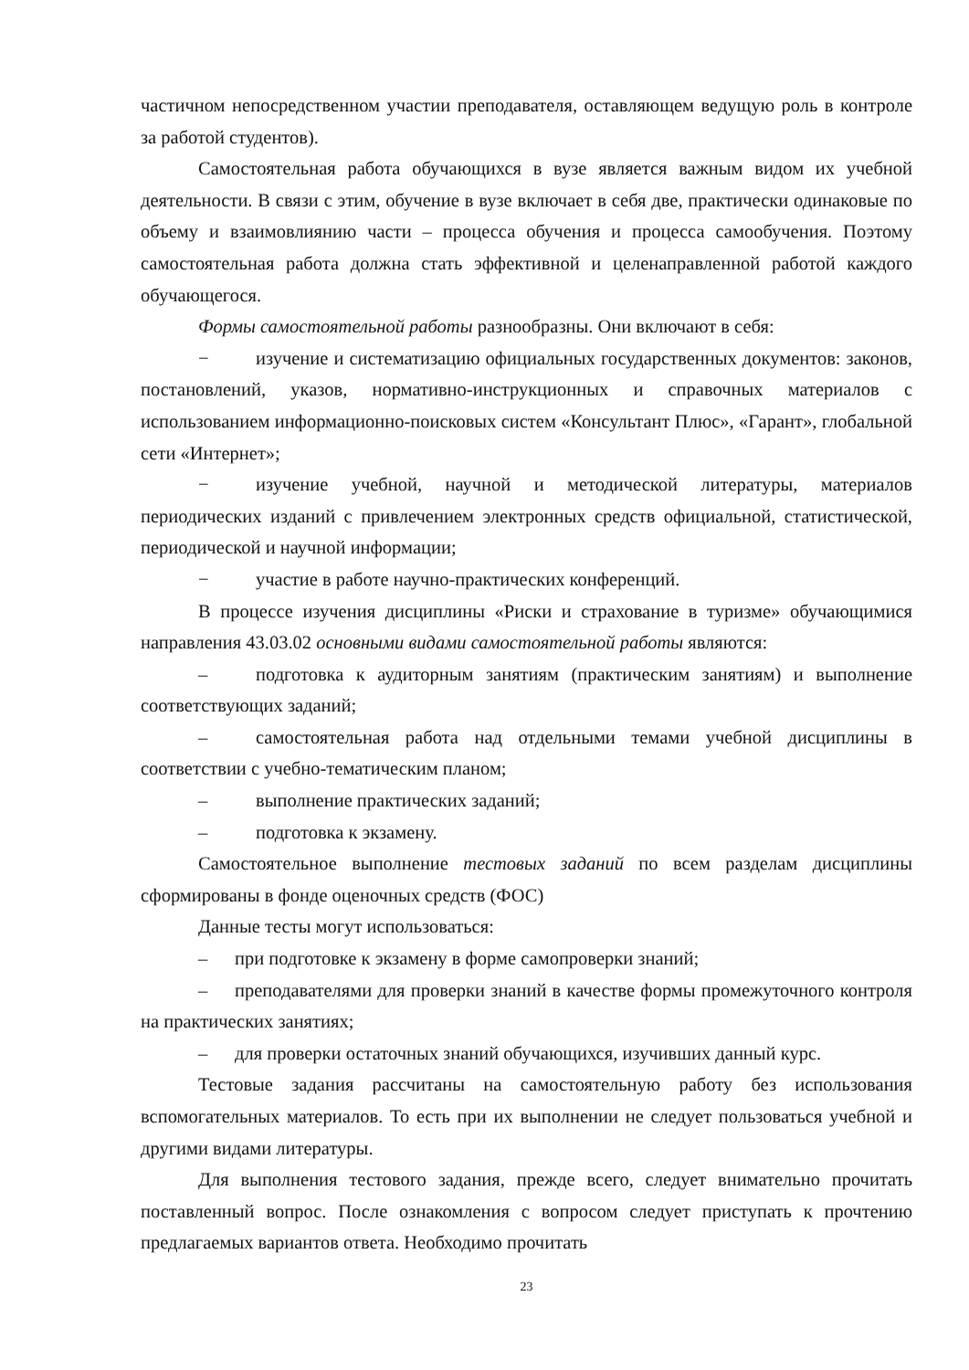частичном непосредственном участии преподавателя, оставляющем ведущую роль в контроле за работой студентов).
Самостоятельная работа обучающихся в вузе является важным видом их учебной деятельности. В связи с этим, обучение в вузе включает в себя две, практически одинаковые по объему и взаимовлиянию части – процесса обучения и процесса самообучения. Поэтому самостоятельная работа должна стать эффективной и целенаправленной работой каждого обучающегося.
Формы самостоятельной работы разнообразны. Они включают в себя:
− изучение и систематизацию официальных государственных документов: законов, постановлений, указов, нормативно-инструкционных и справочных материалов с использованием информационно-поисковых систем «Консультант Плюс», «Гарант», глобальной сети «Интернет»;
− изучение учебной, научной и методической литературы, материалов периодических изданий с привлечением электронных средств официальной, статистической, периодической и научной информации;
− участие в работе научно-практических конференций.
В процессе изучения дисциплины «Риски и страхование в туризме» обучающимися направления 43.03.02 основными видами самостоятельной работы являются:
– подготовка к аудиторным занятиям (практическим занятиям) и выполнение соответствующих заданий;
– самостоятельная работа над отдельными темами учебной дисциплины в соответствии с учебно-тематическим планом;
– выполнение практических заданий;
– подготовка к экзамену.
Самостоятельное выполнение тестовых заданий по всем разделам дисциплины сформированы в фонде оценочных средств (ФОС)
Данные тесты могут использоваться:
– при подготовке к экзамену в форме самопроверки знаний;
– преподавателями для проверки знаний в качестве формы промежуточного контроля на практических занятиях;
– для проверки остаточных знаний обучающихся, изучивших данный курс.
Тестовые задания рассчитаны на самостоятельную работу без использования вспомогательных материалов. То есть при их выполнении не следует пользоваться учебной и другими видами литературы.
Для выполнения тестового задания, прежде всего, следует внимательно прочитать поставленный вопрос. После ознакомления с вопросом следует приступать к прочтению предлагаемых вариантов ответа. Необходимо прочитать
23